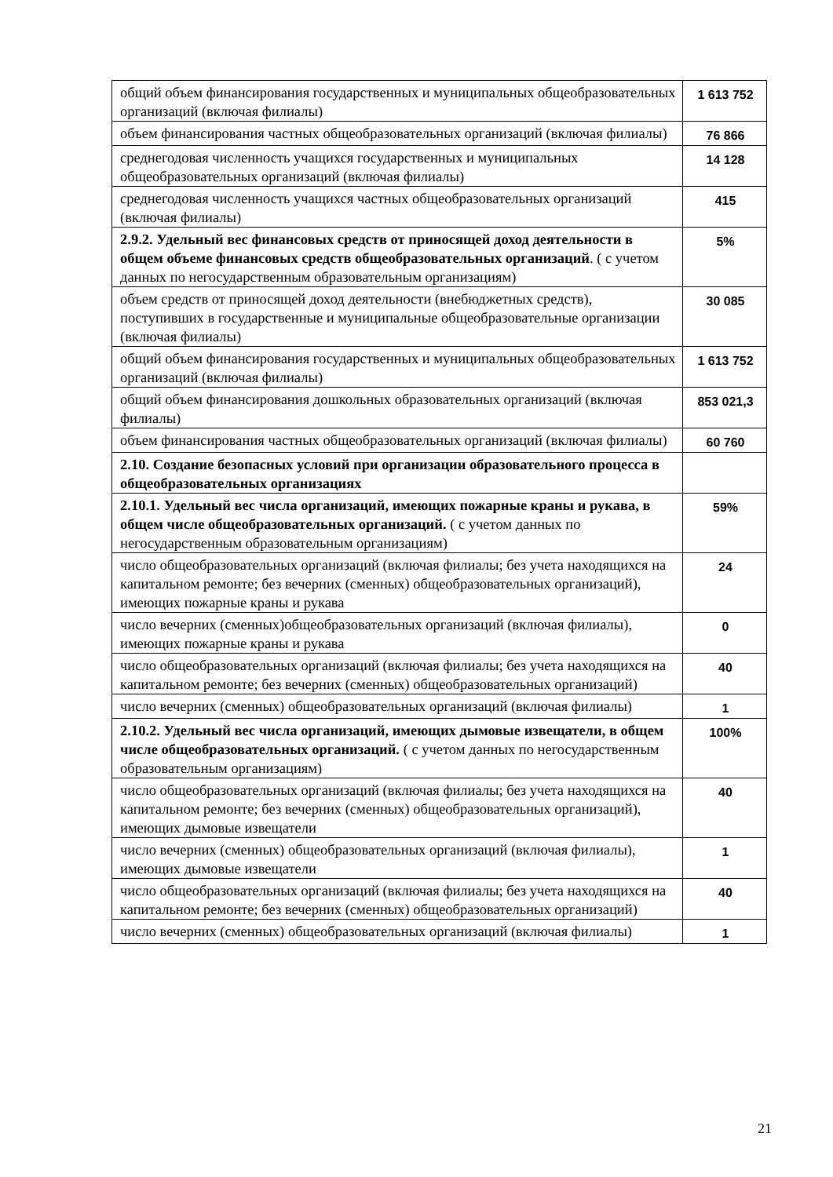| общий объем финансирования государственных и муниципальных общеобразовательных организаций (включая филиалы) | 1 613 752 |
| объем финансирования частных общеобразовательных организаций (включая филиалы) | 76 866 |
| среднегодовая численность учащихся государственных и муниципальных общеобразовательных организаций (включая филиалы) | 14 128 |
| среднегодовая численность учащихся частных общеобразовательных организаций (включая филиалы) | 415 |
| 2.9.2. Удельный вес финансовых средств от приносящей доход деятельности в общем объеме финансовых средств общеобразовательных организаций . ( с учетом данных по негосударственным образовательным организациям) | 5% |
| объем средств от приносящей доход деятельности (внебюджетных средств), поступивших в государственные и муниципальные общеобразовательные организации (включая филиалы) | 30 085 |
| общий объем финансирования государственных и муниципальных общеобразовательных организаций (включая филиалы) | 1 613 752 |
| общий объем финансирования дошкольных образовательных организаций (включая филиалы) | 853 021,3 |
| объем финансирования частных общеобразовательных организаций (включая филиалы) | 60 760 |
| 2.10. Создание безопасных условий при организации образовательного процесса в общеобразовательных организациях | |
| 2.10.1. Удельный вес числа организаций, имеющих пожарные краны и рукава, в общем числе общеобразовательных организаций. ( с учетом данных по негосударственным образовательным организациям) | 59% |
| число общеобразовательных организаций (включая филиалы; без учета находящихся на капитальном ремонте; без вечерних (сменных) общеобразовательных организаций), имеющих пожарные краны и рукава | 24 |
| число вечерних (сменных)общеобразовательных организаций (включая филиалы), имеющих пожарные краны и рукава | 0 |
| число общеобразовательных организаций (включая филиалы; без учета находящихся на капитальном ремонте; без вечерних (сменных) общеобразовательных организаций) | 40 |
| число вечерних (сменных) общеобразовательных организаций (включая филиалы) | 1 |
| 2.10.2. Удельный вес числа организаций, имеющих дымовые извещатели, в общем числе общеобразовательных организаций. ( с учетом данных по негосударственным образовательным организациям) | 100% |
| число общеобразовательных организаций (включая филиалы; без учета находящихся на капитальном ремонте; без вечерних (сменных) общеобразовательных организаций), имеющих дымовые извещатели | 40 |
| число вечерних (сменных) общеобразовательных организаций (включая филиалы), имеющих дымовые извещатели | 1 |
| число общеобразовательных организаций (включая филиалы; без учета находящихся на капитальном ремонте; без вечерних (сменных) общеобразовательных организаций) | 40 |
| число вечерних (сменных) общеобразовательных организаций (включая филиалы) | 1 |
21